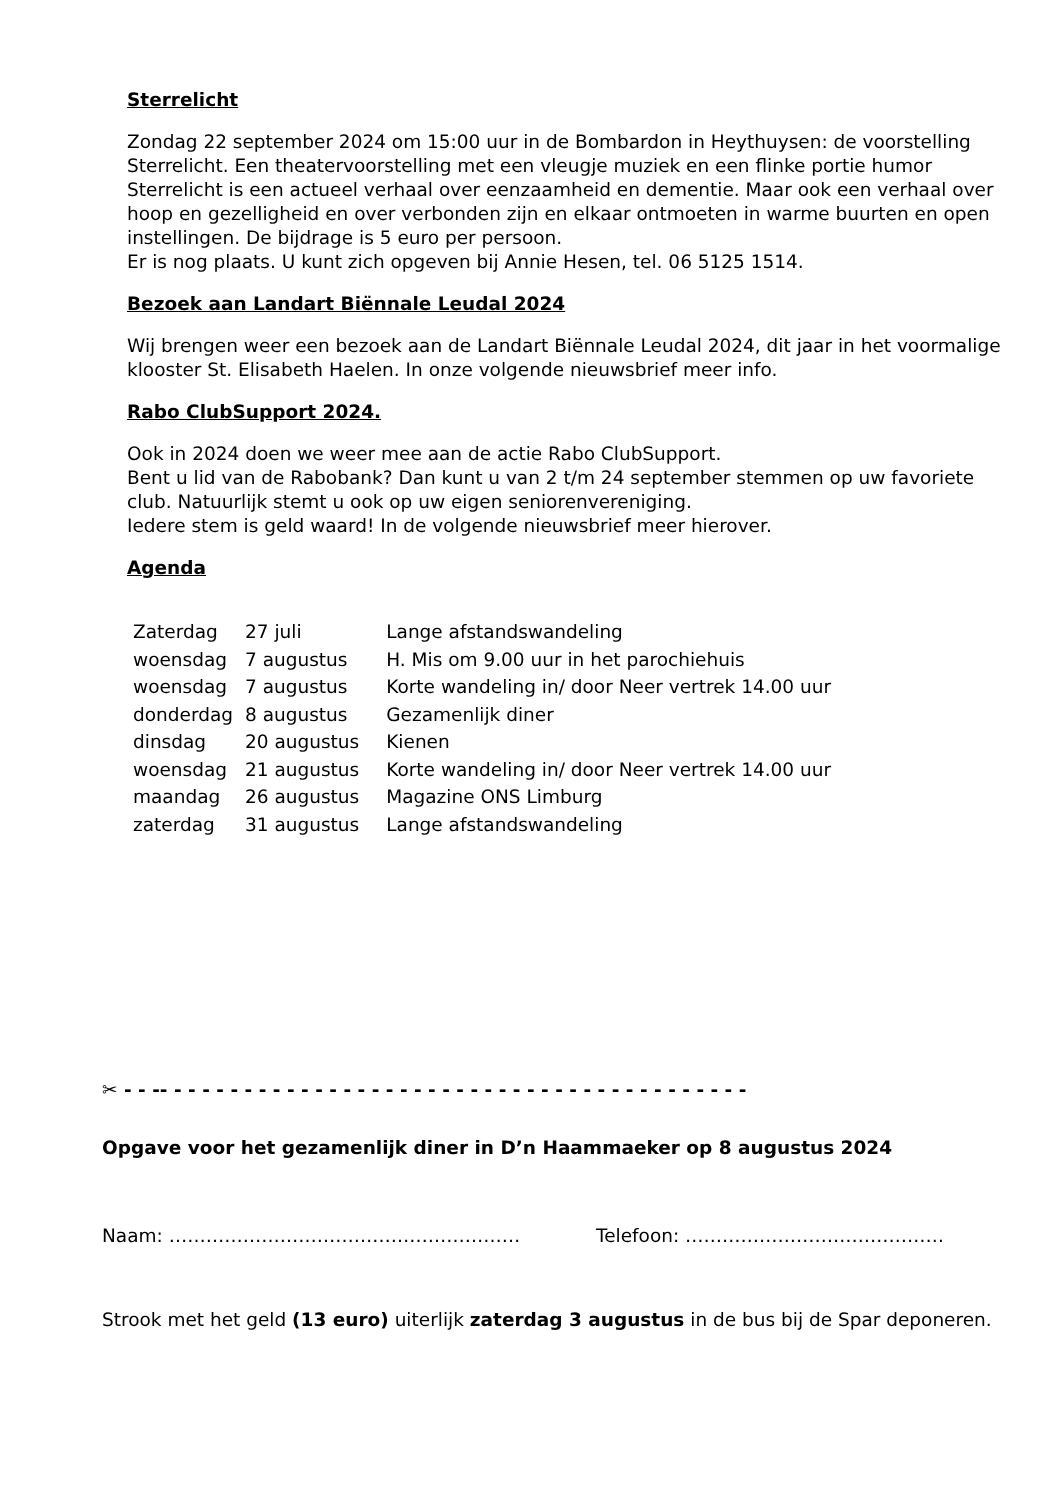Sterrelicht
Zondag 22 september 2024 om 15:00 uur in de Bombardon in Heythuysen: de voorstelling Sterrelicht. Een theatervoorstelling met een vleugje muziek en een flinke portie humor Sterrelicht is een actueel verhaal over eenzaamheid en dementie. Maar ook een verhaal over hoop en gezelligheid en over verbonden zijn en elkaar ontmoeten in warme buurten en open instellingen. De bijdrage is 5 euro per persoon.
Er is nog plaats. U kunt zich opgeven bij Annie Hesen, tel. 06 5125 1514.
Bezoek aan Landart Biënnale Leudal 2024
Wij brengen weer een bezoek aan de Landart Biënnale Leudal 2024, dit jaar in het voormalige klooster St. Elisabeth Haelen. In onze volgende nieuwsbrief meer info.
Rabo ClubSupport 2024.
Ook in 2024 doen we weer mee aan de actie Rabo ClubSupport.
Bent u lid van de Rabobank? Dan kunt u van 2 t/m 24 september stemmen op uw favoriete club. Natuurlijk stemt u ook op uw eigen seniorenvereniging.
Iedere stem is geld waard! In de volgende nieuwsbrief meer hierover.
Agenda
| Zaterdag | 27 juli | Lange afstandswandeling |
| woensdag | 7 augustus | H. Mis om 9.00 uur in het parochiehuis |
| woensdag | 7 augustus | Korte wandeling in/ door Neer vertrek 14.00 uur |
| donderdag | 8 augustus | Gezamenlijk diner |
| dinsdag | 20 augustus | Kienen |
| woensdag | 21 augustus | Korte wandeling in/ door Neer vertrek 14.00 uur |
| maandag | 26 augustus | Magazine ONS Limburg |
| zaterdag | 31 augustus | Lange afstandswandeling |
✂ - - -- - - - - - - - - - - - - - - - - - - - - - - - - - - - - - - - - - - - - - - - - -
Opgave voor het gezamenlijk diner in D’n Haammaeker op 8 augustus 2024
Naam: ………………………………………………… Telefoon: ……………………………………
Strook met het geld (13 euro) uiterlijk zaterdag 3 augustus in de bus bij de Spar deponeren.